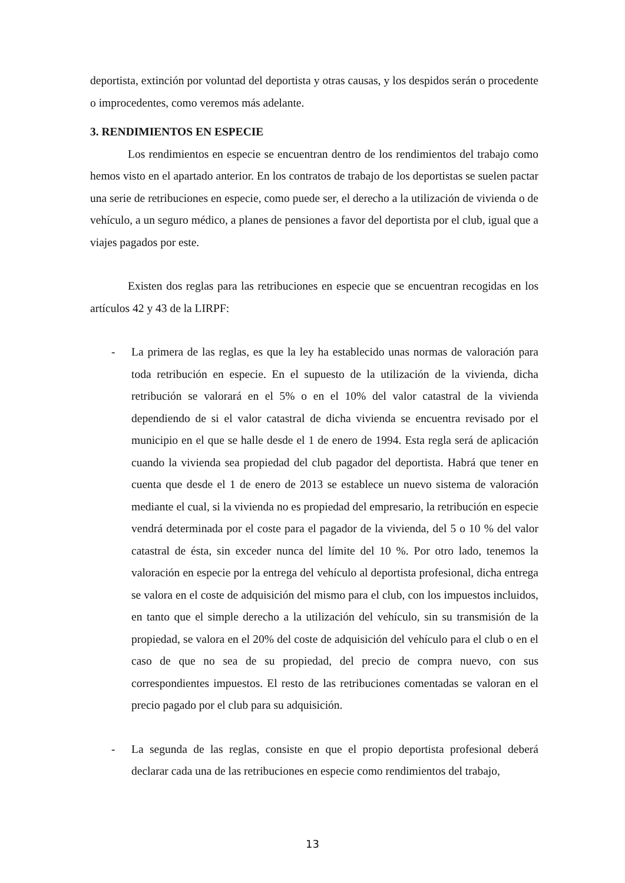deportista, extinción por voluntad del deportista y otras causas, y los despidos serán o procedente o improcedentes, como veremos más adelante.
3. RENDIMIENTOS EN ESPECIE
Los rendimientos en especie se encuentran dentro de los rendimientos del trabajo como hemos visto en el apartado anterior. En los contratos de trabajo de los deportistas se suelen pactar una serie de retribuciones en especie, como puede ser, el derecho a la utilización de vivienda o de vehículo, a un seguro médico, a planes de pensiones a favor del deportista por el club, igual que a viajes pagados por este.
Existen dos reglas para las retribuciones en especie que se encuentran recogidas en los artículos 42 y 43 de la LIRPF:
- La primera de las reglas, es que la ley ha establecido unas normas de valoración para toda retribución en especie. En el supuesto de la utilización de la vivienda, dicha retribución se valorará en el 5% o en el 10% del valor catastral de la vivienda dependiendo de si el valor catastral de dicha vivienda se encuentra revisado por el municipio en el que se halle desde el 1 de enero de 1994. Esta regla será de aplicación cuando la vivienda sea propiedad del club pagador del deportista. Habrá que tener en cuenta que desde el 1 de enero de 2013 se establece un nuevo sistema de valoración mediante el cual, si la vivienda no es propiedad del empresario, la retribución en especie vendrá determinada por el coste para el pagador de la vivienda, del 5 o 10 % del valor catastral de ésta, sin exceder nunca del límite del 10 %. Por otro lado, tenemos la valoración en especie por la entrega del vehículo al deportista profesional, dicha entrega se valora en el coste de adquisición del mismo para el club, con los impuestos incluidos, en tanto que el simple derecho a la utilización del vehículo, sin su transmisión de la propiedad, se valora en el 20% del coste de adquisición del vehículo para el club o en el caso de que no sea de su propiedad, del precio de compra nuevo, con sus correspondientes impuestos. El resto de las retribuciones comentadas se valoran en el precio pagado por el club para su adquisición.
- La segunda de las reglas, consiste en que el propio deportista profesional deberá declarar cada una de las retribuciones en especie como rendimientos del trabajo,
13